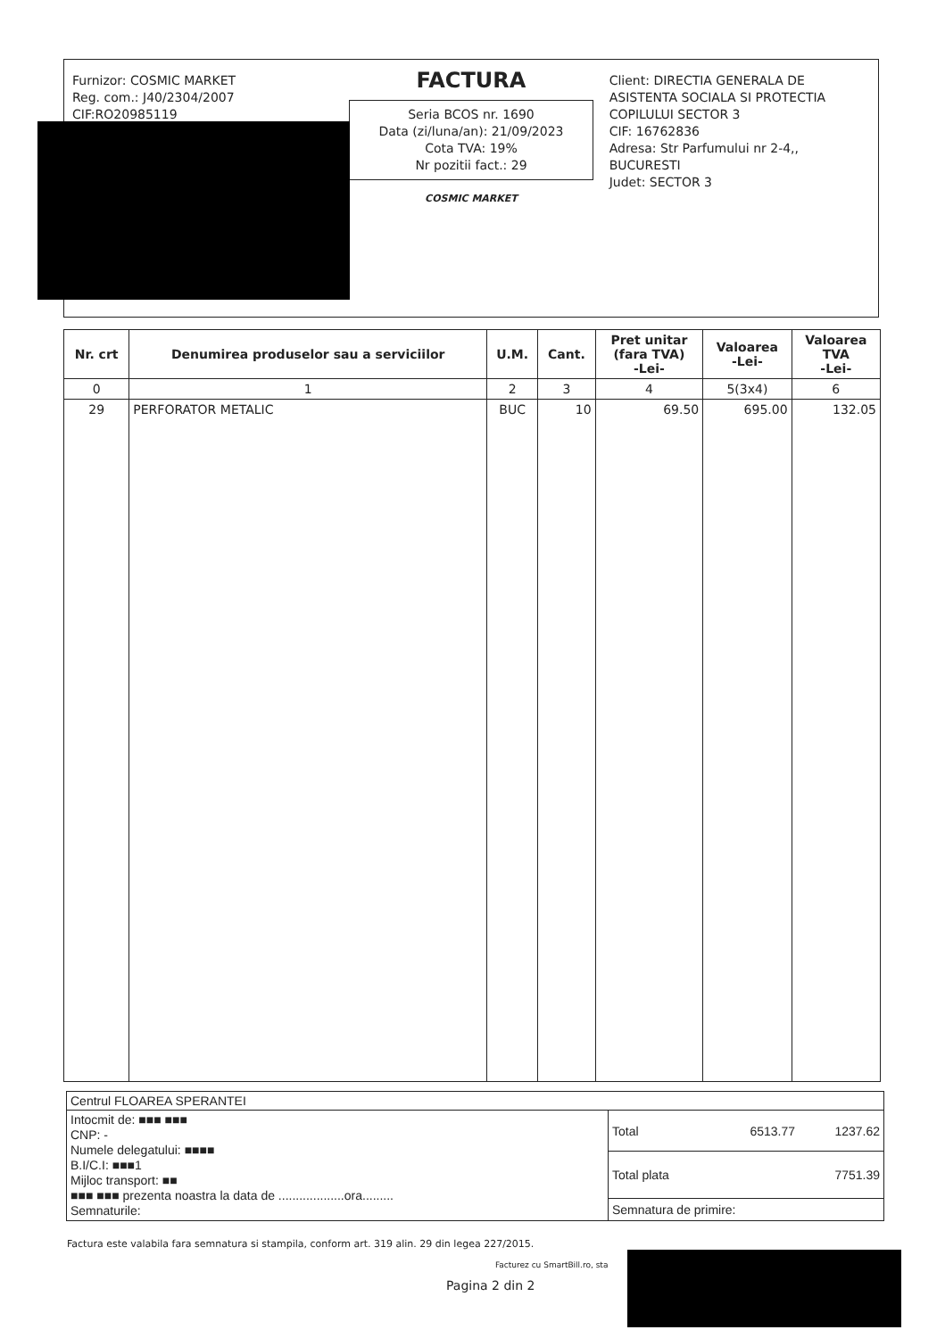Furnizor: COSMIC MARKET
Reg. com.: J40/2304/2007
CIF:RO20985119
FACTURA
Seria BCOS nr. 1690
Data (zi/luna/an): 21/09/2023
Cota TVA: 19%
Nr pozitii fact.: 29
COSMIC MARKET
Client: DIRECTIA GENERALA DE ASISTENTA SOCIALA SI PROTECTIA COPILULUI SECTOR 3
CIF: 16762836
Adresa: Str Parfumului nr 2-4,, BUCURESTI
Judet: SECTOR 3
| Nr. crt | Denumirea produselor sau a serviciilor | U.M. | Cant. | Pret unitar (fara TVA) -Lei- | Valoarea -Lei- | Valoarea TVA -Lei- |
| --- | --- | --- | --- | --- | --- | --- |
| 0 | 1 | 2 | 3 | 4 | 5(3x4) | 6 |
| 29 | PERFORATOR METALIC | BUC | 10 | 69.50 | 695.00 | 132.05 |
Centrul FLOAREA SPERANTEI
Intocmit de: ■■■ ■■■
CNP: -
Numele delegatului: ■■■■
B.I/C.I: ■■■1
Mijloc transport: ■■
■■■ ■■■ prezenta noastra la data de ...................ora.........
Semnaturile:
Total 6513.77 1237.62
Total plata 7751.39
Semnatura de primire:
Factura este valabila fara semnatura si stampila, conform art. 319 alin. 29 din legea 227/2015.
Facturez cu SmartBill.ro, sta
Pagina 2 din 2